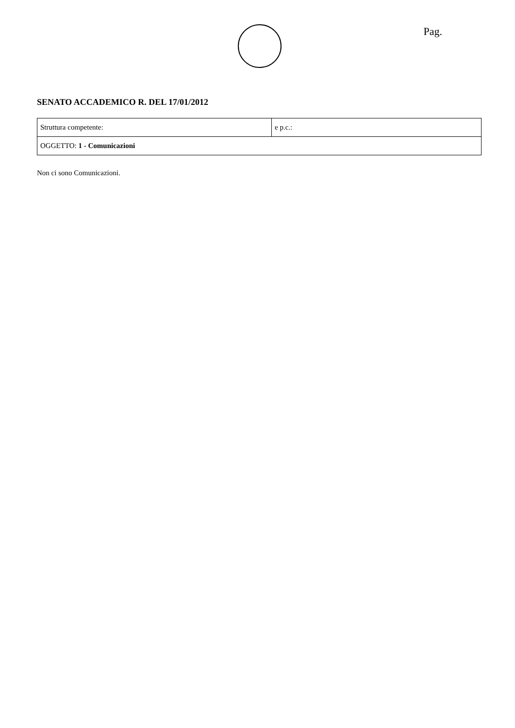Pag.
SENATO ACCADEMICO R. DEL 17/01/2012
| Struttura competente: | e p.c.: |
| OGGETTO: 1 - Comunicazioni | |
Non ci sono Comunicazioni.